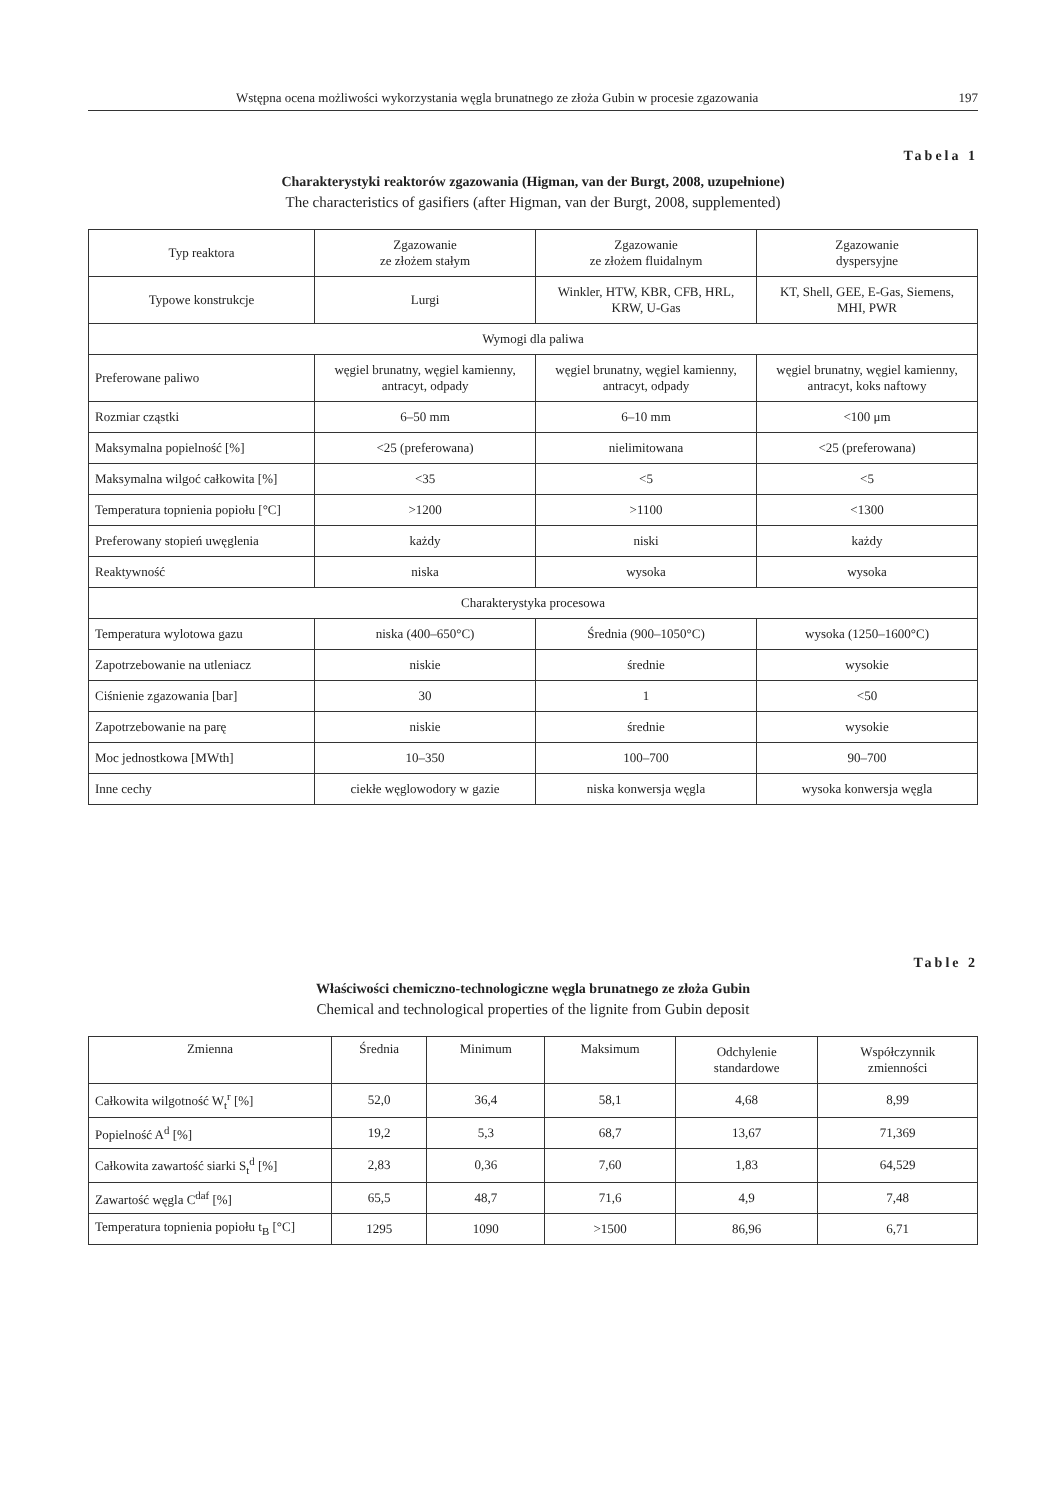Wstępna ocena możliwości wykorzystania węgla brunatnego ze złoża Gubin w procesie zgazowania 197
Tabela 1
Charakterystyki reaktorów zgazowania (Higman, van der Burgt, 2008, uzupełnione)
The characteristics of gasifiers (after Higman, van der Burgt, 2008, supplemented)
| Typ reaktora | Zgazowanie ze złożem stałym | Zgazowanie ze złożem fluidalnym | Zgazowanie dyspersyjne |
| --- | --- | --- | --- |
| Typowe konstrukcje | Lurgi | Winkler, HTW, KBR, CFB, HRL, KRW, U-Gas | KT, Shell, GEE, E-Gas, Siemens, MHI, PWR |
| Wymogi dla paliwa | | | |
| Preferowane paliwo | węgiel brunatny, węgiel kamienny, antracyt, odpady | węgiel brunatny, węgiel kamienny, antracyt, odpady | węgiel brunatny, węgiel kamienny, antracyt, koks naftowy |
| Rozmiar cząstki | 6–50 mm | 6–10 mm | <100 μm |
| Maksymalna popielność [%] | <25 (preferowana) | nielimitowana | <25 (preferowana) |
| Maksymalna wilgoć całkowita [%] | <35 | <5 | <5 |
| Temperatura topnienia popiołu [°C] | >1200 | >1100 | <1300 |
| Preferowany stopień uwęglenia | każdy | niski | każdy |
| Reaktywność | niska | wysoka | wysoka |
| Charakterystyka procesowa | | | |
| Temperatura wylotowa gazu | niska (400–650°C) | Średnia (900–1050°C) | wysoka (1250–1600°C) |
| Zapotrzebowanie na utleniacz | niskie | średnie | wysokie |
| Ciśnienie zgazowania [bar] | 30 | 1 | <50 |
| Zapotrzebowanie na parę | niskie | średnie | wysokie |
| Moc jednostkowa [MWth] | 10–350 | 100–700 | 90–700 |
| Inne cechy | ciekłe węglowodory w gazie | niska konwersja węgla | wysoka konwersja węgla |
Table 2
Właściwości chemiczno-technologiczne węgla brunatnego ze złoża Gubin
Chemical and technological properties of the lignite from Gubin deposit
| Zmienna | Średnia | Minimum | Maksimum | Odchylenie standardowe | Współczynnik zmienności |
| --- | --- | --- | --- | --- | --- |
| Całkowita wilgotność W<sub>t</sub><sup>r</sup> [%] | 52,0 | 36,4 | 58,1 | 4,68 | 8,99 |
| Popielność A<sup>d</sup> [%] | 19,2 | 5,3 | 68,7 | 13,67 | 71,369 |
| Całkowita zawartość siarki S<sub>t</sub><sup>d</sup> [%] | 2,83 | 0,36 | 7,60 | 1,83 | 64,529 |
| Zawartość węgla C<sup>daf</sup> [%] | 65,5 | 48,7 | 71,6 | 4,9 | 7,48 |
| Temperatura topnienia popiołu t<sub>B</sub> [°C] | 1295 | 1090 | >1500 | 86,96 | 6,71 |